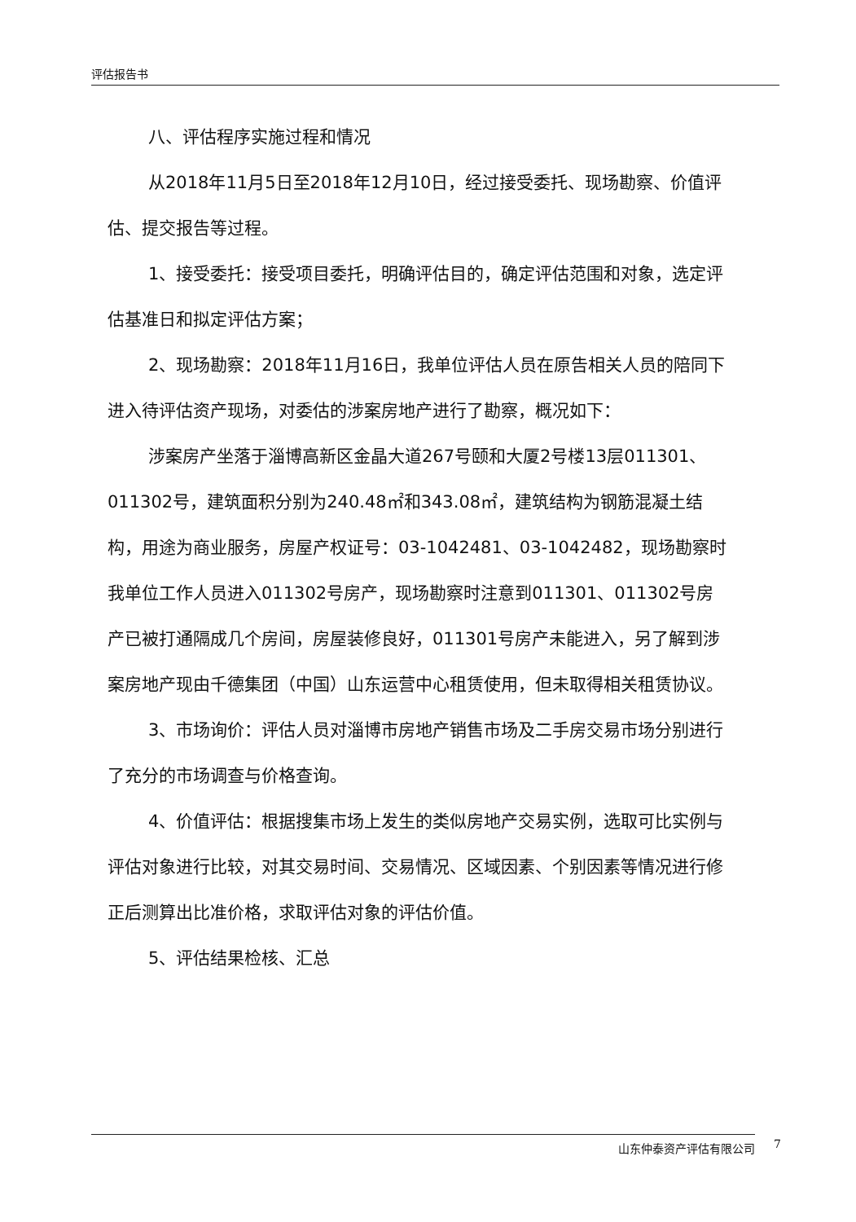评估报告书
八、评估程序实施过程和情况
从2018年11月5日至2018年12月10日，经过接受委托、现场勘察、价值评估、提交报告等过程。
1、接受委托：接受项目委托，明确评估目的，确定评估范围和对象，选定评估基准日和拟定评估方案；
2、现场勘察：2018年11月16日，我单位评估人员在原告相关人员的陪同下进入待评估资产现场，对委估的涉案房地产进行了勘察，概况如下：
涉案房产坐落于淄博高新区金晶大道267号颐和大厦2号楼13层011301、011302号，建筑面积分别为240.48㎡和343.08㎡，建筑结构为钢筋混凝土结构，用途为商业服务，房屋产权证号：03-1042481、03-1042482，现场勘察时我单位工作人员进入011302号房产，现场勘察时注意到011301、011302号房产已被打通隔成几个房间，房屋装修良好，011301号房产未能进入，另了解到涉案房地产现由千德集团（中国）山东运营中心租赁使用，但未取得相关租赁协议。
3、市场询价：评估人员对淄博市房地产销售市场及二手房交易市场分别进行了充分的市场调查与价格查询。
4、价值评估：根据搜集市场上发生的类似房地产交易实例，选取可比实例与评估对象进行比较，对其交易时间、交易情况、区域因素、个别因素等情况进行修正后测算出比准价格，求取评估对象的评估价值。
5、评估结果检核、汇总
山东仲泰资产评估有限公司 7